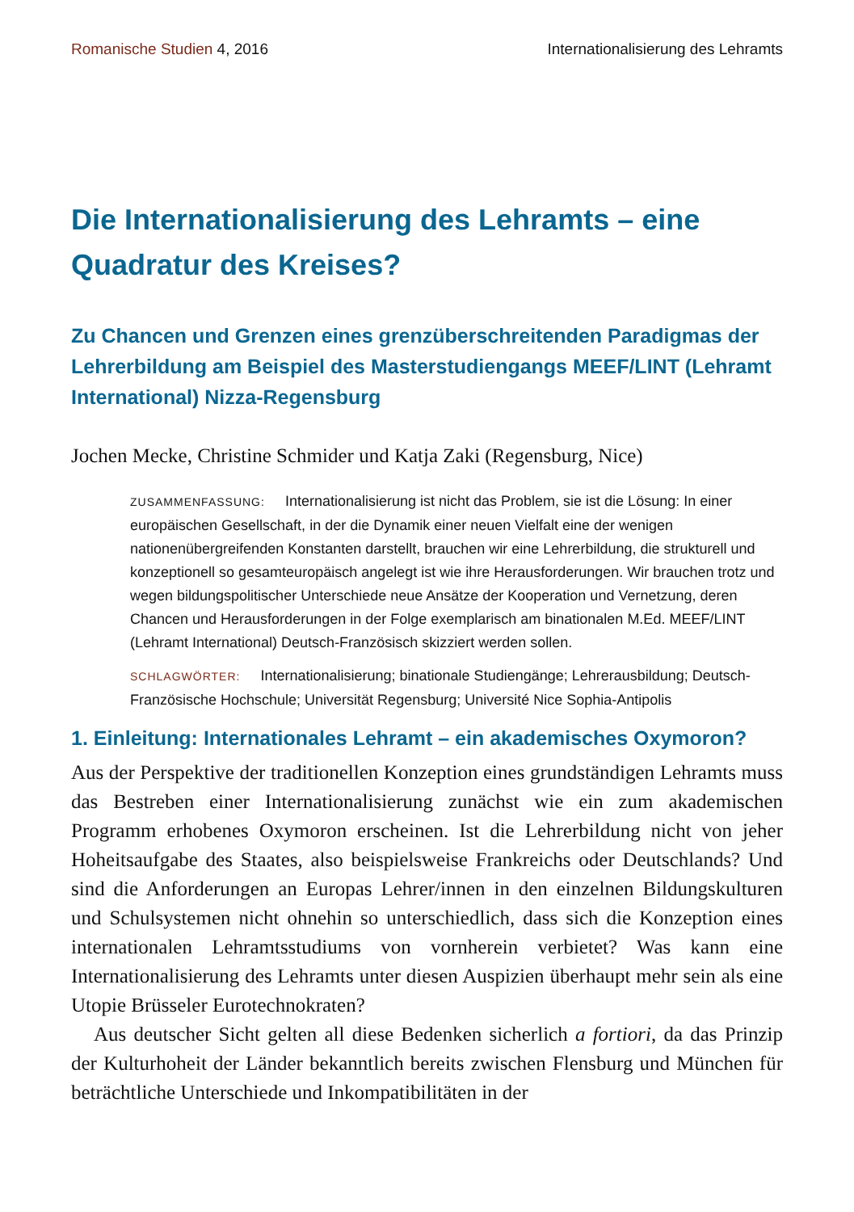Romanische Studien 4, 2016 Internationalisierung des Lehramts
Die Internationalisierung des Lehramts – eine Quadratur des Kreises?
Zu Chancen und Grenzen eines grenzüberschreitenden Paradigmas der Lehrerbildung am Beispiel des Masterstudiengangs MEEF/LINT (Lehramt International) Nizza-Regensburg
Jochen Mecke, Christine Schmider und Katja Zaki (Regensburg, Nice)
ZUSAMMENFASSUNG: Internationalisierung ist nicht das Problem, sie ist die Lösung: In einer europäischen Gesellschaft, in der die Dynamik einer neuen Vielfalt eine der wenigen nationenübergreifenden Konstanten darstellt, brauchen wir eine Lehrerbildung, die strukturell und konzeptionell so gesamteuropäisch angelegt ist wie ihre Herausforderungen. Wir brauchen trotz und wegen bildungspolitischer Unterschiede neue Ansätze der Kooperation und Vernetzung, deren Chancen und Herausforderungen in der Folge exemplarisch am binationalen M.Ed. MEEF/LINT (Lehramt International) Deutsch-Französisch skizziert werden sollen.
SCHLAGWÖRTER: Internationalisierung; binationale Studiengänge; Lehrerausbildung; Deutsch-Französische Hochschule; Universität Regensburg; Université Nice Sophia-Antipolis
1. Einleitung: Internationales Lehramt – ein akademisches Oxymoron?
Aus der Perspektive der traditionellen Konzeption eines grundständigen Lehramts muss das Bestreben einer Internationalisierung zunächst wie ein zum akademischen Programm erhobenes Oxymoron erscheinen. Ist die Lehrerbildung nicht von jeher Hoheitsaufgabe des Staates, also beispielsweise Frankreichs oder Deutschlands? Und sind die Anforderungen an Europas Lehrer/innen in den einzelnen Bildungskulturen und Schulsystemen nicht ohnehin so unterschiedlich, dass sich die Konzeption eines internationalen Lehramtsstudiums von vornherein verbietet? Was kann eine Internationalisierung des Lehramts unter diesen Auspizien überhaupt mehr sein als eine Utopie Brüsseler Eurotechnokraten?
Aus deutscher Sicht gelten all diese Bedenken sicherlich a fortiori, da das Prinzip der Kulturhoheit der Länder bekanntlich bereits zwischen Flensburg und München für beträchtliche Unterschiede und Inkompatibilitäten in der